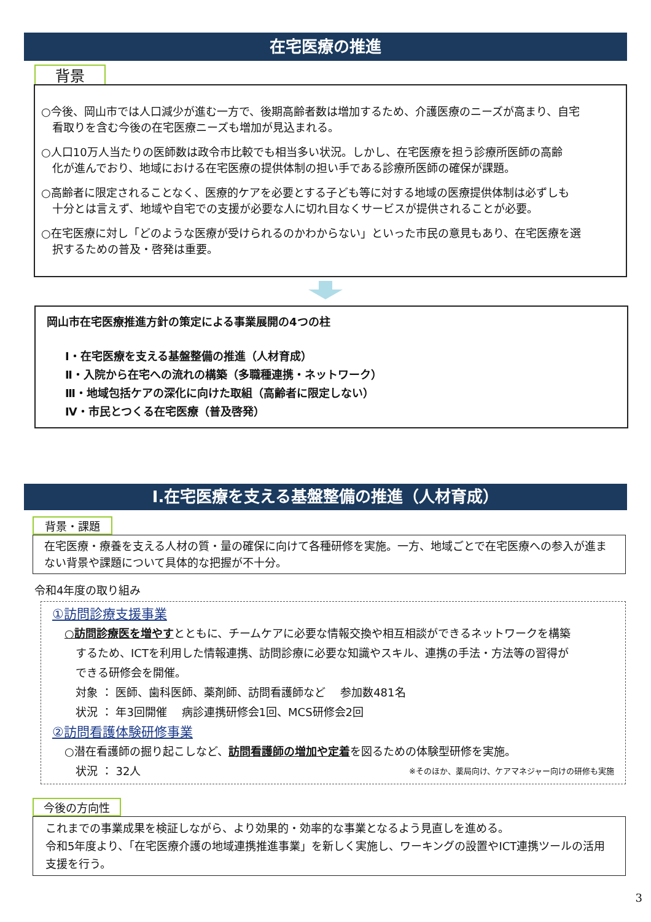在宅医療の推進
背景
○今後、岡山市では人口減少が進む一方で、後期高齢者数は増加するため、介護医療のニーズが高まり、自宅
　看取りを含む今後の在宅医療ニーズも増加が見込まれる。
○人口10万人当たりの医師数は政令市比較でも相当多い状況。しかし、在宅医療を担う診療所医師の高齢
　化が進んでおり、地域における在宅医療の提供体制の担い手である診療所医師の確保が課題。
○高齢者に限定されることなく、医療的ケアを必要とする子ども等に対する地域の医療提供体制は必ずしも
　十分とは言えず、地域や自宅での支援が必要な人に切れ目なくサービスが提供されることが必要。
○在宅医療に対し「どのような医療が受けられるのかわからない」といった市民の意見もあり、在宅医療を選
　択するための普及・啓発は重要。
岡山市在宅医療推進方針の策定による事業展開の4つの柱
Ⅰ・在宅医療を支える基盤整備の推進（人材育成）
Ⅱ・入院から在宅への流れの構築（多職種連携・ネットワーク）
Ⅲ・地域包括ケアの深化に向けた取組（高齢者に限定しない）
Ⅳ・市民とつくる在宅医療（普及啓発）
Ⅰ.在宅医療を支える基盤整備の推進（人材育成）
背景・課題
在宅医療・療養を支える人材の質・量の確保に向けて各種研修を実施。一方、地域ごとで在宅医療への参入が進まない背景や課題について具体的な把握が不十分。
令和4年度の取り組み
①訪問診療支援事業
○訪問診療医を増やすとともに、チームケアに必要な情報交換や相互相談ができるネットワークを構築
　するため、ICTを利用した情報連携、訪問診療に必要な知識やスキル、連携の手法・方法等の習得が
　できる研修会を開催。
　対象 ： 医師、歯科医師、薬剤師、訪問看護師など　 参加数481名
　状況 ： 年3回開催　 病診連携研修会1回、MCS研修会2回
②訪問看護体験研修事業
○潜在看護師の掘り起こしなど、訪問看護師の増加や定着を図るための体験型研修を実施。
　状況 ： 32人 ※そのほか、薬局向け、ケアマネジャー向けの研修も実施
今後の方向性
これまでの事業成果を検証しながら、より効果的・効率的な事業となるよう見直しを進める。
令和5年度より、「在宅医療介護の地域連携推進事業」を新しく実施し、ワーキングの設置やICT連携ツールの活用支援を行う。
3